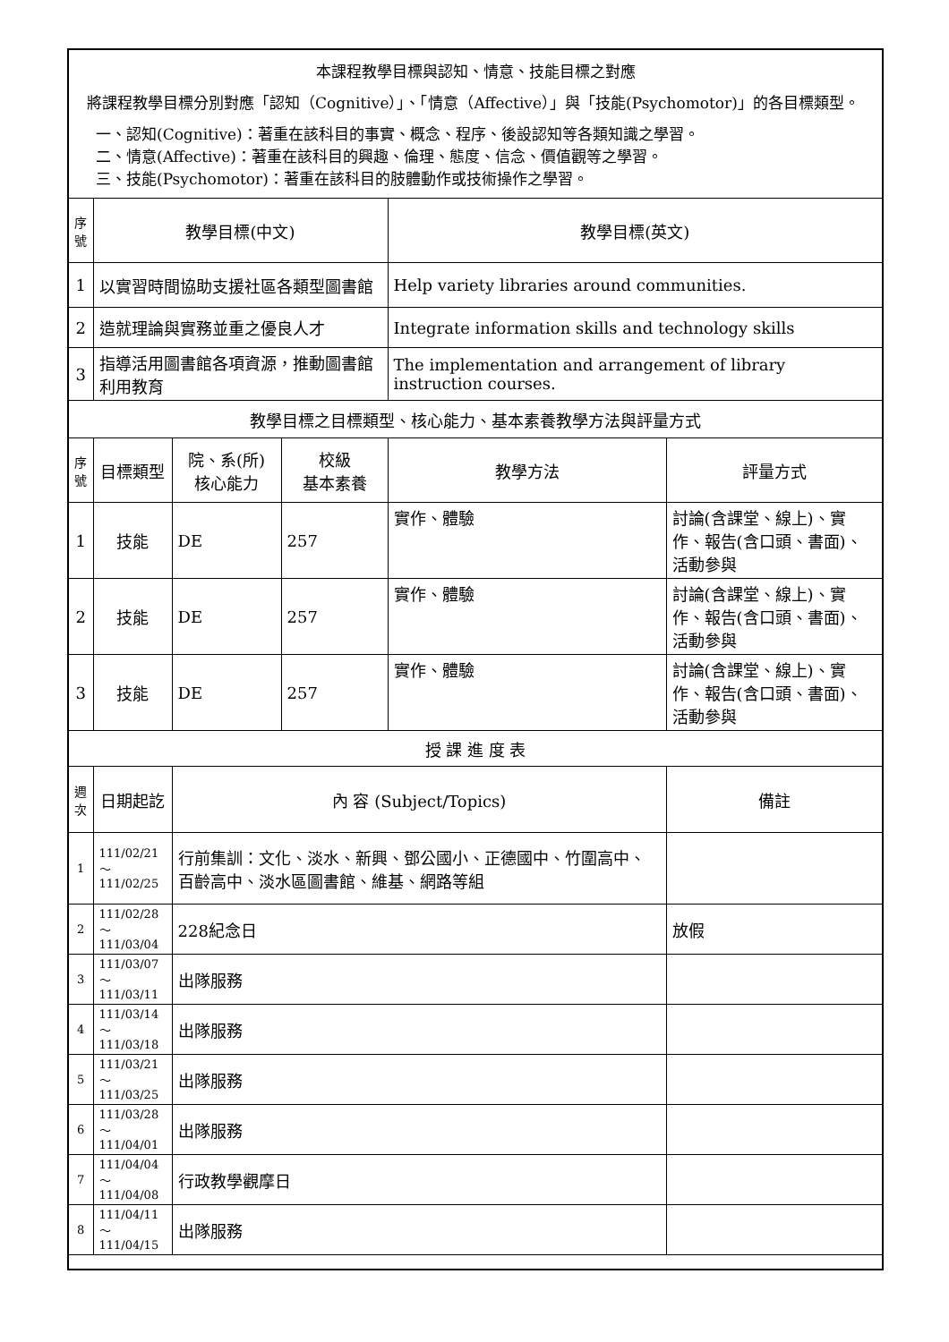| 本課程教學目標與認知、情意、技能目標之對應 將課程教學目標分別對應「認知（Cognitive）」、「情意（Affective）」與「技能(Psychomotor)」的各目標類型。 一、認知(Cognitive)：著重在該科目的事實、概念、程序、後設認知等各類知識之學習。 二、情意(Affective)：著重在該科目的興趣、倫理、態度、信念、價值觀等之學習。 三、技能(Psychomotor)：著重在該科目的肢體動作或技術操作之學習。 | | | | | |
| 序 號 | 教學目標(中文) | | | 教學目標(英文) | |
| 1 | 以實習時間協助支援社區各類型圖書館 | | | Help variety libraries around communities. | |
| 2 | 造就理論與實務並重之優良人才 | | | Integrate information skills and technology skills | |
| 3 | 指導活用圖書館各項資源，推動圖書館利用教育 | | | The implementation and arrangement of library instruction courses. | |
| 教學目標之目標類型、核心能力、基本素養教學方法與評量方式 | | | | | |
| 序 號 | 目標類型 | 院、系(所) 核心能力 | 校級 基本素養 | 教學方法 | 評量方式 |
| 1 | 技能 | DE | 257 | 實作、體驗 | 討論(含課堂、線上)、實作、報告(含口頭、書面)、活動參與 |
| 2 | 技能 | DE | 257 | 實作、體驗 | 討論(含課堂、線上)、實作、報告(含口頭、書面)、活動參與 |
| 3 | 技能 | DE | 257 | 實作、體驗 | 討論(含課堂、線上)、實作、報告(含口頭、書面)、活動參與 |
| 授 課 進 度 表 | | | | | |
| 週 次 | 日期起訖 | 內 容 (Subject/Topics) | | | 備註 |
| 1 | 111/02/21～ 111/02/25 | 行前集訓：文化、淡水、新興、鄧公國小、正德國中、竹圍高中、百齡高中、淡水區圖書館、維基、網路等組 | | | |
| 2 | 111/02/28～ 111/03/04 | 228紀念日 | | | 放假 |
| 3 | 111/03/07～ 111/03/11 | 出隊服務 | | | |
| 4 | 111/03/14～ 111/03/18 | 出隊服務 | | | |
| 5 | 111/03/21～ 111/03/25 | 出隊服務 | | | |
| 6 | 111/03/28～ 111/04/01 | 出隊服務 | | | |
| 7 | 111/04/04～ 111/04/08 | 行政教學觀摩日 | | | |
| 8 | 111/04/11～ 111/04/15 | 出隊服務 | | | |